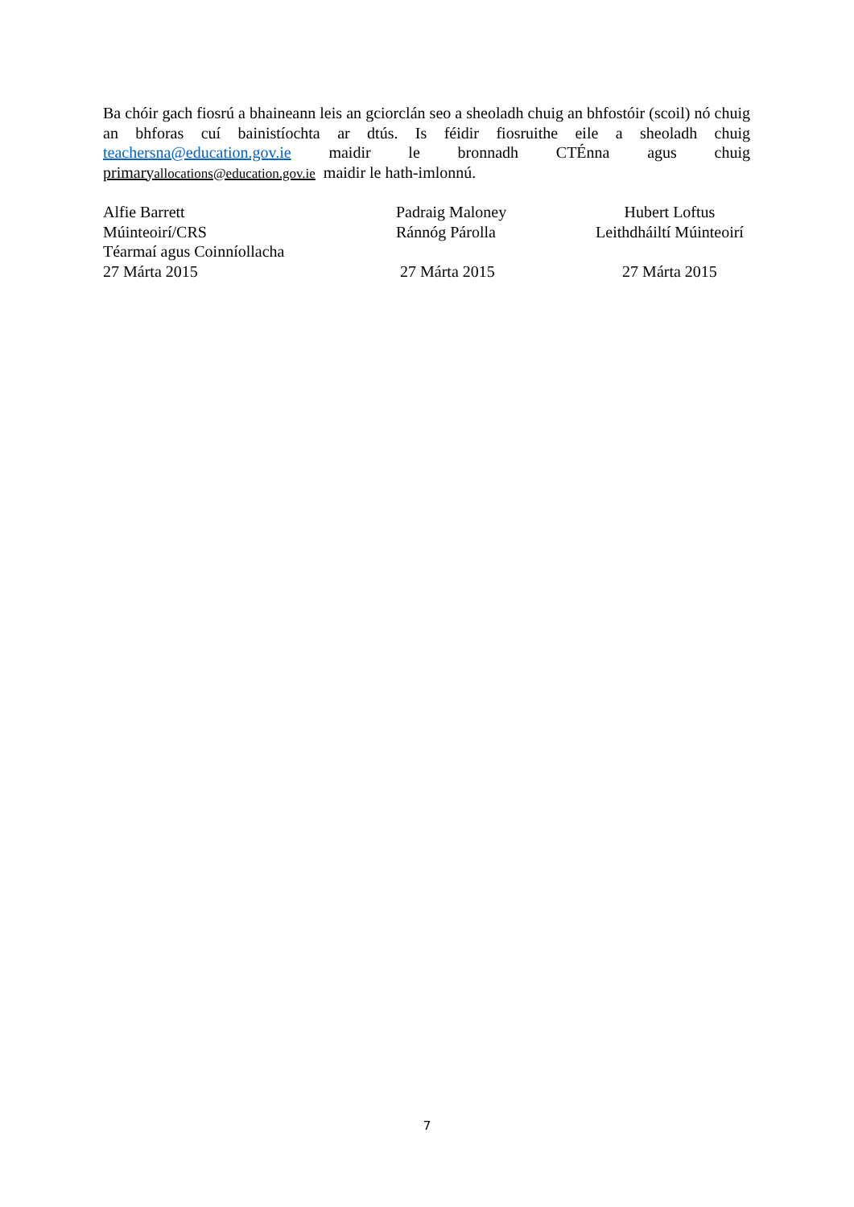Ba chóir gach fiosrú a bhaineann leis an gciorclán seo a sheoladh chuig an bhfostóir (scoil) nó chuig an bhforas cuí bainistíochta ar dtús. Is féidir fiosruithe eile a sheoladh chuig teachersna@education.gov.ie maidir le bronnadh CTÉnna agus chuig primaryallocations@education.gov.ie maidir le hath-imlonnú.
Alfie Barrett
Múinteoirí/CRS
Téarmaí agus Coinníollacha
27 Márta 2015
Padraig Maloney
Ránnóg Párolla
27 Márta 2015
Hubert Loftus
Leithdháiltí Múinteoirí
27 Márta 2015
7